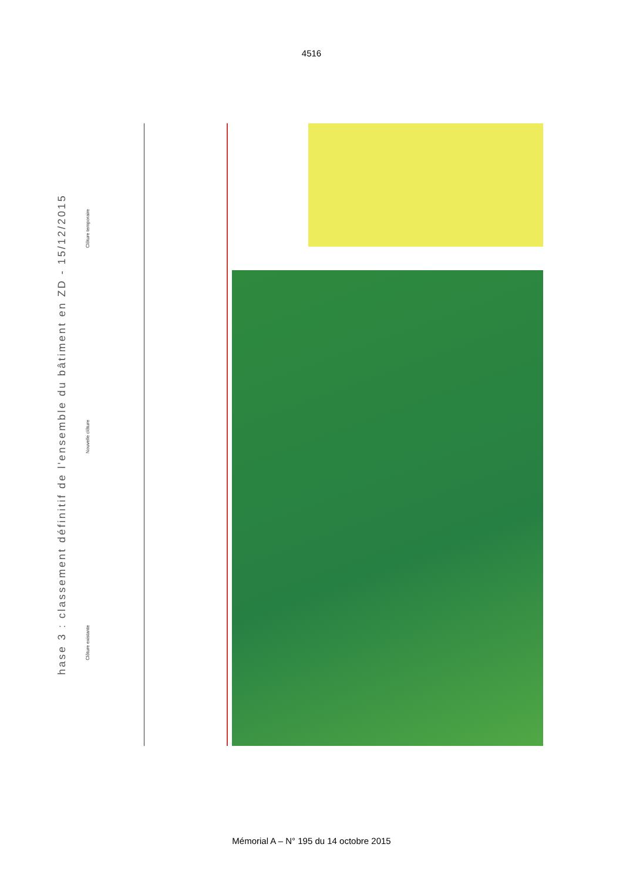4516
hase 3 : classement définitif de l'ensemble du bâtiment en ZD - 15/12/2015
Clôture existante Nouvelle clôture Clôture temporaire
Mémorial A – N° 195 du 14 octobre 2015